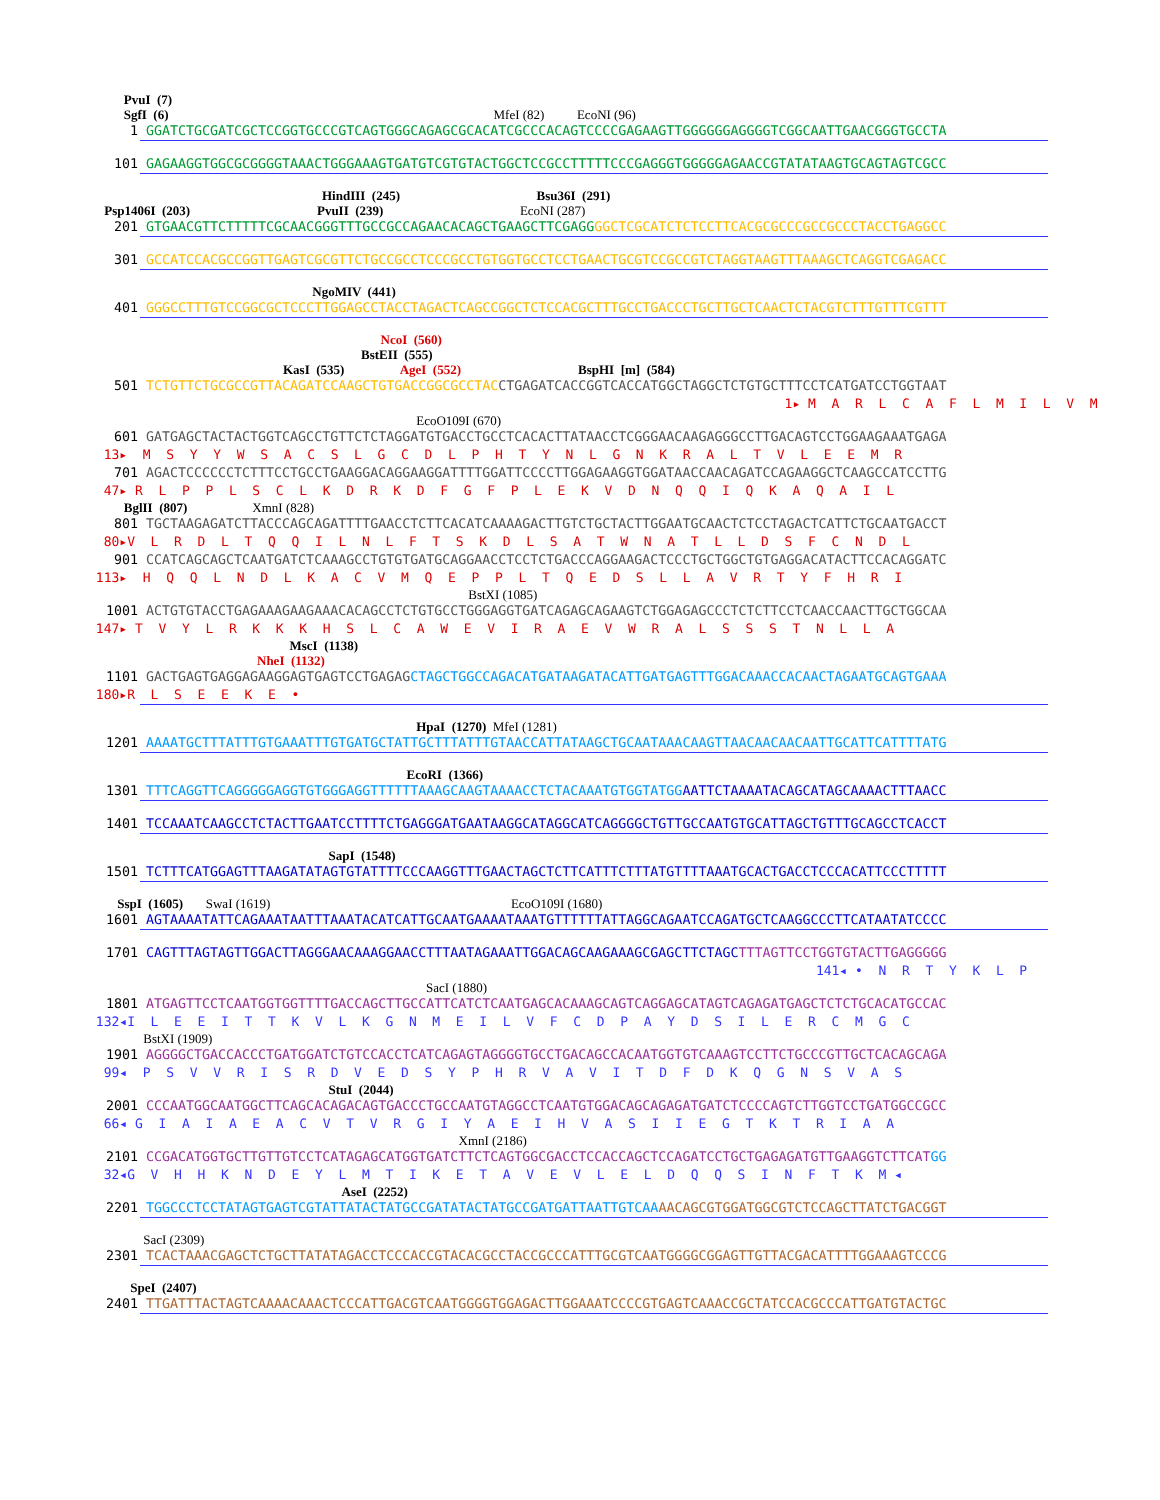PvuI (7) SgfI (6) MfeI (82) EcoNI (96)
1 GGATCTGCGATCGCTCCGGTGCCCGTCAGTGGGCAGAGCGCACATCGCCCACAGTCCCCGAGAAGTTGGGGGGAGGGGTCGGCAATTGAACGGGTGCCTA
101 GAGAAGGTGGCGCGGGGTAAACTGGGAAAGTGATGTCGTGTACTGGCTCCGCCTTTTTCCCGAGGGTGGGGGAGAACCGTATATAAGTGCAGTAGTCGCC
HindIII (245) Bsu36I (291) Psp1406I (203) PvuII (239) EcoNI (287)
201 GTGAACGTTCTTTTTCGCAACGGGTTTGCCGCCAGAACACAGCTGAAGCTTCGAGG GGCTCGCATCTCTCCTTCACGCGCCCGCCGCCCTACCTGAGGCC
301 GCCATCCACGCCGGTTGAGTCGCGTTCTGCCGCCTCCCGCCTGTGGTGCCTCCTGAACTGCGTCCGCCGTCTAGGTAAGTTTAAAGCTCAGGTCGAGACC
NgoMIV (441)
401 GGGCCTTTGTCCGGCGCTCCCTTGGAGCCTACCTAGACTCAGCCGGCTCTCCACGCTTTGCCTGACCCTGCTTGCTCAACTCTACGTCTTTGTTTCGTTT
NcoI (560) BstEII (555) KasI (535) AgeI (552) BspHI [m] (584)
501 TCTGTTCTGCGCCGTTACAGATCCAAGCTGTGACCGGCGCCTAC CTGAGATCACCGGTCACCATGGCTAGGCTCTGTGCTTTCCTCATGATCCTGGTAAT
1▸ M A R L C A F L M I L V M
EcoO109I (670)
601 GATGAGCTACTACTGGTCAGCCTGTTCTCTAGGATGTGACCTGCCTCACACTTATAACCTCGGGAACAAGAGGGCCTTGACAGTCCTGGAAGAAATGAGA
13▸ M S Y Y W S A C S L G C D L P H T Y N L G N K R A L T V L E E M R
701 AGACTCCCCCCTCTTTCCTGCCTGAAGGACAGGAAGGATTTTGGATTCCCCTTGGAGAAGGTGGATAACCAACAGATCCAGAAGGCTCAAGCCATCCTTG
47▸ R L P P L S C L K D R K D F G F P L E K V D N Q Q I Q K A Q A I L
BglII (807) XmnI (828)
801 TGCTAAGAGATCTTACCCAGCAGATTTTGAACCTCTTCACATCAAAAGACTTGTCTGCTACTTGGAATGCAACTCTCCTAGACTCATTCTGCAATGACCT
80▸V L R D L T Q Q I L N L F T S K D L S A T W N A T L L D S F C N D L
901 CCATCAGCAGCTCAATGATCTCAAAGCCTGTGTGATGCAGGAACCTCCTCTGACCCAGGAAGACTCCCTGCTGGCTGTGAGGACATACTTCCACAGGATC
113▸ H Q Q L N D L K A C V M Q E P P L T Q E D S L L A V R T Y F H R I
BstXI (1085)
1001 ACTGTGTACCTGAGAAAGAAGAAACACAGCCTCTGTGCCTGGGAGGTGATCAGAGCAGAAGTCTGGAGAGCCCTCTCTTCCTCAACCAACTTGCTGGCAA
147▸ T V Y L R K K K H S L C A W E V I R A E V W R A L S S S T N L L A
MscI (1138) NheI (1132)
1101 GACTGAGTGAGGAGAAGGAGTGAGTCCTGAGAG CTAGCTGGCCAGACATGATAAGATACATTGATGAGTTTGGACAAACCACAACTAGAATGCAGTGAAA
180▸R L S E E K E •
HpaI (1270) MfeI (1281)
1201 AAAATGCTTTATTTGTGAAATTTGTGATGCTATTGCTTTATTTGTAACCATTATAAGCTGCAATAAACAAGTTAACAACAACAATTGCATTCATTTTATG
EcoRI (1366)
1301 TTTCAGGTTCAGGGGGAGGTGTGGGAGGTTTTTTAAAGCAAGTAAAACCTCTACAAATGTGGTATGG AATTCTAAAATACAGCATAGCAAAACTTTAACC
1401 TCCAAATCAAGCCTCTACTTGAATCCTTTTCTGAGGGATGAATAAGGCATAGGCATCAGGGGCTGTTGCCAATGTGCATTAGCTGTTTGCAGCCTCACCT
SapI (1548)
1501 TCTTTCATGGAGTTTAAGATATAGTGTATTTTCCCAAGGTTTGAACTAGCTCTTCATTTCTTTATGTTTTAAATGCACTGACCTCCCACATTCCCTTTTT
SspI (1605) SwaI (1619) EcoO109I (1680)
1601 AGTAAAATATTCAGAAATAATTTAAATACATCATTGCAATGAAAATAAATGTTTTTTATTAGGCAGAATCCAGATGCTCAAGGCCCTTCATAATATCCCC
1701 CAGTTTAGTAGTTGGACTTAGGGAACAAAGGAACCTTTAATAGAAATTGGACAGCAAGAAAGCGAGCTTCTAGC TTTAGTTCCTGGTGTACTTGAGGGGG
141◂ • N R T Y K L P
SacI (1880)
1801 ATGAGTTCCTCAATGGTGGTTTTGACCAGCTTGCCATTCATCTCAATGAGCACAAAGCAGTCAGGAGCATAGTCAGAGATGAGCTCTCTGCACATGCCAC
132◂I L E E I T T K V L K G N M E I L V F C D P A Y D S I L E R C M G C
BstXI (1909)
1901 AGGGGCTGACCACCCTGATGGATCTGTCCACCTCATCAGAGTAGGGGTGCCTGACAGCCACAATGGTGTCAAAGTCCTTCTGCCCGTTGCTCACAGCAGA
99◂ P S V V R I S R D V E D S Y P H R V A V I T D F D K Q G N S V A S
StuI (2044)
2001 CCCAATGGCAATGGCTTCAGCACAGACAGTGACCCTGCCAATGTAGGCCTCAATGTGGACAGCAGAGATGATCTCCCCAGTCTTGGTCCTGATGGCCGCC
66◂ G I A I A E A C V T V R G I Y A E I H V A S I I E G T K T R I A A
XmnI (2186)
2101 CCGACATGGTGCTTGTTGTCCTCATAGAGCATGGTGATCTTCTCAGTGGCGACCTCCACCAGCTCCAGATCCTGCTGAGAGATGTTGAAGGTCTTCAT GG
32◂G V H H K N D E Y L M T I K E T A V E V L E L D Q Q S I N F T K M ◂
AseI (2252)
2201 TGGCCCTCCTATAGTGAGTCGTATTATACTATGCCGATATACTATGCCGATGATTAATTGTCAA AACAGCGTGGATGGCGTCTCCAGCTTATCTGACGGT
SacI (2309)
2301 TCACTAAACGAGCTCTGCTTATATAGACCTCCCACCGTACACGCCTACCGCCCATTTGCGTCAATGGGGCGGAGTTGTTACGACATTTTGGAAAGTCCCG
SpeI (2407)
2401 TTGATTTACTAGTCAAAACAAACTCCCATTGACGTCAATGGGGTGGAGACTTGGAAATCCCCGTGAGTCAAACCGCTATCCACGCCCATTGATGTACTGC